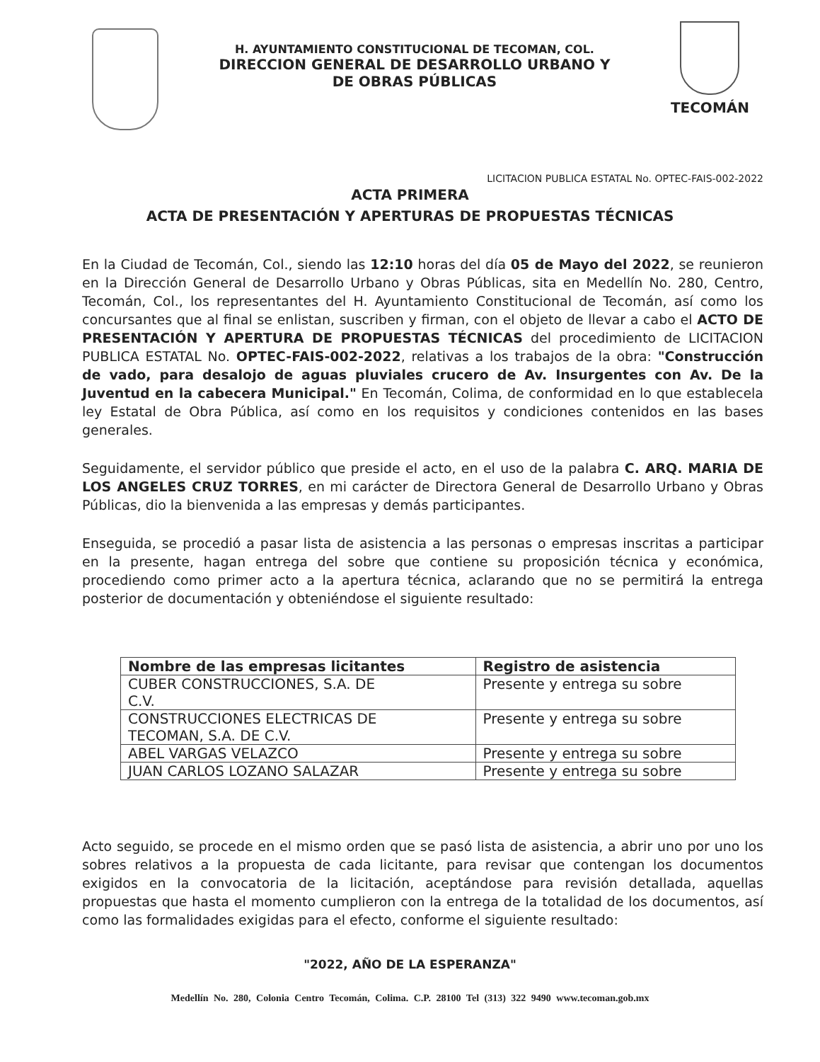H. AYUNTAMIENTO CONSTITUCIONAL DE TECOMAN, COL.
DIRECCION GENERAL DE DESARROLLO URBANO Y
DE OBRAS PÚBLICAS
TECOMÁN
LICITACION PUBLICA ESTATAL No. OPTEC-FAIS-002-2022
ACTA PRIMERA
ACTA DE PRESENTACIÓN Y APERTURAS DE PROPUESTAS TÉCNICAS
En la Ciudad de Tecomán, Col., siendo las 12:10 horas del día 05 de Mayo del 2022, se reunieron en la Dirección General de Desarrollo Urbano y Obras Públicas, sita en Medellín No. 280, Centro, Tecomán, Col., los representantes del H. Ayuntamiento Constitucional de Tecomán, así como los concursantes que al final se enlistan, suscriben y firman, con el objeto de llevar a cabo el ACTO DE PRESENTACIÓN Y APERTURA DE PROPUESTAS TÉCNICAS del procedimiento de LICITACION PUBLICA ESTATAL No. OPTEC-FAIS-002-2022, relativas a los trabajos de la obra: "Construcción de vado, para desalojo de aguas pluviales crucero de Av. Insurgentes con Av. De la Juventud en la cabecera Municipal." En Tecomán, Colima, de conformidad en lo que establecela ley Estatal de Obra Pública, así como en los requisitos y condiciones contenidos en las bases generales.
Seguidamente, el servidor público que preside el acto, en el uso de la palabra C. ARQ. MARIA DE LOS ANGELES CRUZ TORRES, en mi carácter de Directora General de Desarrollo Urbano y Obras Públicas, dio la bienvenida a las empresas y demás participantes.
Enseguida, se procedió a pasar lista de asistencia a las personas o empresas inscritas a participar en la presente, hagan entrega del sobre que contiene su proposición técnica y económica, procediendo como primer acto a la apertura técnica, aclarando que no se permitirá la entrega posterior de documentación y obteniéndose el siguiente resultado:
| Nombre de las empresas licitantes | Registro de asistencia |
| --- | --- |
| CUBER CONSTRUCCIONES, S.A. DE C.V. | Presente y entrega su sobre |
| CONSTRUCCIONES ELECTRICAS DE TECOMAN, S.A. DE C.V. | Presente y entrega su sobre |
| ABEL VARGAS VELAZCO | Presente y entrega su sobre |
| JUAN CARLOS LOZANO SALAZAR | Presente y entrega su sobre |
Acto seguido, se procede en el mismo orden que se pasó lista de asistencia, a abrir uno por uno los sobres relativos a la propuesta de cada licitante, para revisar que contengan los documentos exigidos en la convocatoria de la licitación, aceptándose para revisión detallada, aquellas propuestas que hasta el momento cumplieron con la entrega de la totalidad de los documentos, así como las formalidades exigidas para el efecto, conforme el siguiente resultado:
"2022, AÑO DE LA ESPERANZA"
Medellín No. 280, Colonia Centro Tecomán, Colima. C.P. 28100 Tel (313) 322 9490 www.tecoman.gob.mx